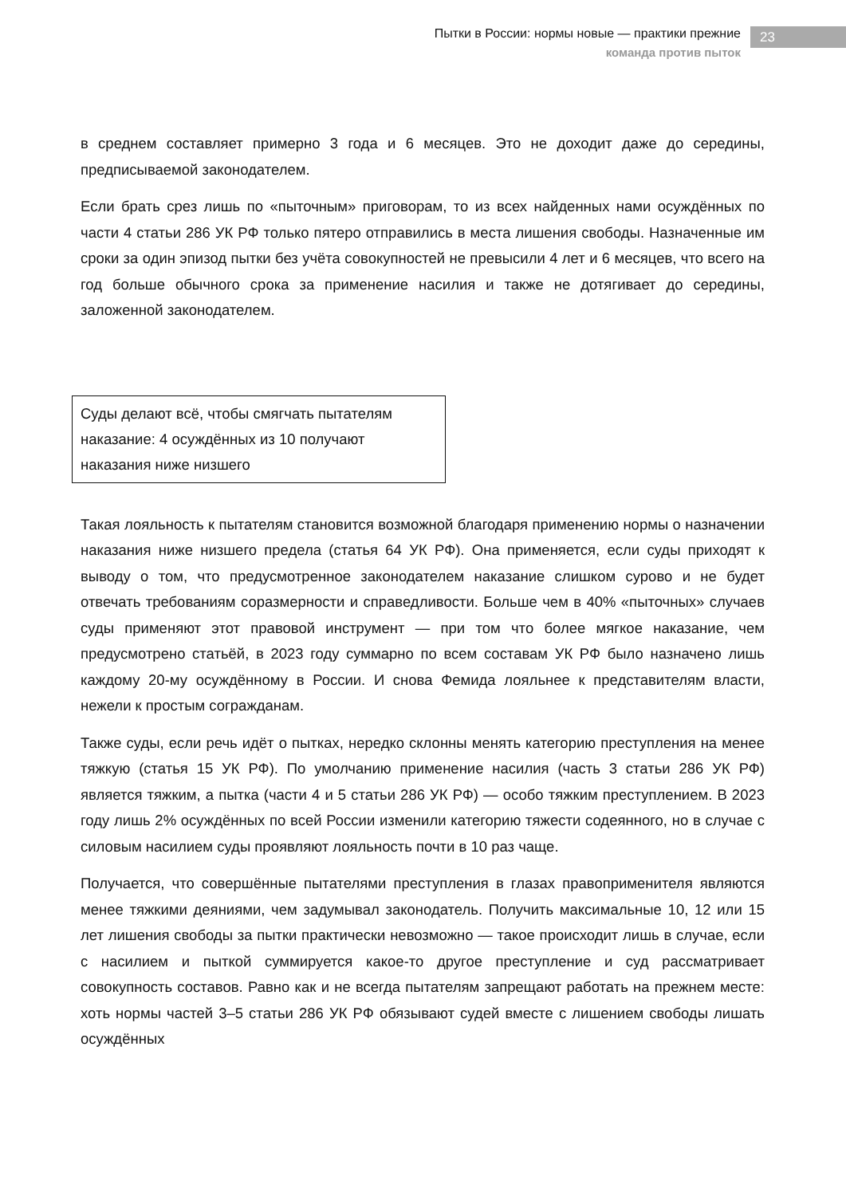Пытки в России: нормы новые — практики прежние
команда против пыток
23
в среднем составляет примерно 3 года и 6 месяцев. Это не доходит даже до середины, предписываемой законодателем.
Если брать срез лишь по «пыточным» приговорам, то из всех найденных нами осуждённых по части 4 статьи 286 УК РФ только пятеро отправились в места лишения свободы. Назначенные им сроки за один эпизод пытки без учёта совокупностей не превысили 4 лет и 6 месяцев, что всего на год больше обычного срока за применение насилия и также не дотягивает до середины, заложенной законодателем.
Суды делают всё, чтобы смягчать пытателям наказание: 4 осуждённых из 10 получают наказания ниже низшего
Такая лояльность к пытателям становится возможной благодаря применению нормы о назначении наказания ниже низшего предела (статья 64 УК РФ). Она применяется, если суды приходят к выводу о том, что предусмотренное законодателем наказание слишком сурово и не будет отвечать требованиям соразмерности и справедливости. Больше чем в 40% «пыточных» случаев суды применяют этот правовой инструмент — при том что более мягкое наказание, чем предусмотрено статьёй, в 2023 году суммарно по всем составам УК РФ было назначено лишь каждому 20-му осуждённому в России. И снова Фемида лояльнее к представителям власти, нежели к простым согражданам.
Также суды, если речь идёт о пытках, нередко склонны менять категорию преступления на менее тяжкую (статья 15 УК РФ). По умолчанию применение насилия (часть 3 статьи 286 УК РФ) является тяжким, а пытка (части 4 и 5 статьи 286 УК РФ) — особо тяжким преступлением. В 2023 году лишь 2% осуждённых по всей России изменили категорию тяжести содеянного, но в случае с силовым насилием суды проявляют лояльность почти в 10 раз чаще.
Получается, что совершённые пытателями преступления в глазах правоприменителя являются менее тяжкими деяниями, чем задумывал законодатель. Получить максимальные 10, 12 или 15 лет лишения свободы за пытки практически невозможно — такое происходит лишь в случае, если с насилием и пыткой суммируется какое-то другое преступление и суд рассматривает совокупность составов. Равно как и не всегда пытателям запрещают работать на прежнем месте: хоть нормы частей 3–5 статьи 286 УК РФ обязывают судей вместе с лишением свободы лишать осуждённых